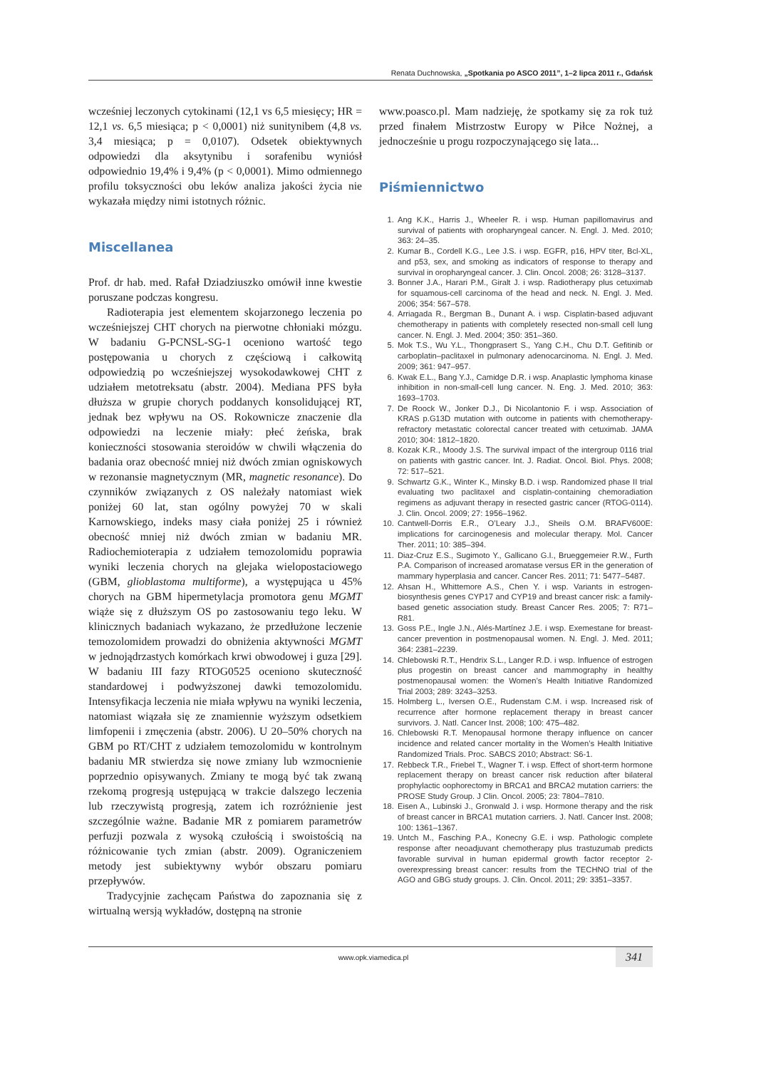Renata Duchnowska, „Spotkania po ASCO 2011”, 1–2 lipca 2011 r., Gdańsk
wcześniej leczonych cytokinami (12,1 vs 6,5 miesięcy; HR = 12,1 vs. 6,5 miesiąca; p < 0,0001) niż sunitynibem (4,8 vs. 3,4 miesiąca; p = 0,0107). Odsetek obiektywnych odpowiedzi dla aksytynibu i sorafenibu wyniósł odpowiednio 19,4% i 9,4% (p < 0,0001). Mimo odmiennego profilu toksyczności obu leków analiza jakości życia nie wykazała między nimi istotnych różnic.
Miscellanea
Prof. dr hab. med. Rafał Dziadziuszko omówił inne kwestie poruszane podczas kongresu.
Radioterapia jest elementem skojarzonego leczenia po wcześniejszej CHT chorych na pierwotne chłoniaki mózgu. W badaniu G-PCNSL-SG-1 oceniono wartość tego postępowania u chorych z częściową i całkowitą odpowiedzią po wcześniejszej wysokodawkowej CHT z udziałem metotreksatu (abstr. 2004). Mediana PFS była dłuższa w grupie chorych poddanych konsolidującej RT, jednak bez wpływu na OS. Rokownicze znaczenie dla odpowiedzi na leczenie miały: płeć żeńska, brak konieczności stosowania steroidów w chwili włączenia do badania oraz obecność mniej niż dwóch zmian ogniskowych w rezonansie magnetycznym (MR, magnetic resonance). Do czynników związanych z OS należały natomiast wiek poniżej 60 lat, stan ogólny powyżej 70 w skali Karnowskiego, indeks masy ciała poniżej 25 i również obecność mniej niż dwóch zmian w badaniu MR. Radiochemioterapia z udziałem temozolomidu poprawia wyniki leczenia chorych na glejaka wielopostaciowego (GBM, glioblastoma multiforme), a występująca u 45% chorych na GBM hipermetylacja promotora genu MGMT wiąże się z dłuższym OS po zastosowaniu tego leku. W klinicznych badaniach wykazano, że przedłużone leczenie temozolomidem prowadzi do obniżenia aktywności MGMT w jednojądrzastych komórkach krwi obwodowej i guza [29]. W badaniu III fazy RTOG0525 oceniono skuteczność standardowej i podwyższonej dawki temozolomidu. Intensyfikacja leczenia nie miała wpływu na wyniki leczenia, natomiast wiązała się ze znamiennie wyższym odsetkiem limfopenii i zmęczenia (abstr. 2006). U 20–50% chorych na GBM po RT/CHT z udziałem temozolomidu w kontrolnym badaniu MR stwierdza się nowe zmiany lub wzmocnienie poprzednio opisywanych. Zmiany te mogą być tak zwaną rzekomą progresją ustępującą w trakcie dalszego leczenia lub rzeczywistą progresją, zatem ich rozróżnienie jest szczególnie ważne. Badanie MR z pomiarem parametrów perfuzji pozwala z wysoką czułością i swoistością na różnicowanie tych zmian (abstr. 2009). Ograniczeniem metody jest subiektywny wybór obszaru pomiaru przepływów.
Tradycyjnie zachęcam Państwa do zapoznania się z wirtualną wersją wykładów, dostępną na stronie
www.poasco.pl. Mam nadzieję, że spotkamy się za rok tuż przed finałem Mistrzostw Europy w Piłce Nożnej, a jednocześnie u progu rozpoczynającego się lata...
Piśmiennictwo
1. Ang K.K., Harris J., Wheeler R. i wsp. Human papillomavirus and survival of patients with oropharyngeal cancer. N. Engl. J. Med. 2010; 363: 24–35.
2. Kumar B., Cordell K.G., Lee J.S. i wsp. EGFR, p16, HPV titer, Bcl-XL, and p53, sex, and smoking as indicators of response to therapy and survival in oropharyngeal cancer. J. Clin. Oncol. 2008; 26: 3128–3137.
3. Bonner J.A., Harari P.M., Giralt J. i wsp. Radiotherapy plus cetuximab for squamous-cell carcinoma of the head and neck. N. Engl. J. Med. 2006; 354: 567–578.
4. Arriagada R., Bergman B., Dunant A. i wsp. Cisplatin-based adjuvant chemotherapy in patients with completely resected non-small cell lung cancer. N. Engl. J. Med. 2004; 350: 351–360.
5. Mok T.S., Wu Y.L., Thongprasert S., Yang C.H., Chu D.T. Gefitinib or carboplatin–paclitaxel in pulmonary adenocarcinoma. N. Engl. J. Med. 2009; 361: 947–957.
6. Kwak E.L., Bang Y.J., Camidge D.R. i wsp. Anaplastic lymphoma kinase inhibition in non-small-cell lung cancer. N. Eng. J. Med. 2010; 363: 1693–1703.
7. De Roock W., Jonker D.J., Di Nicolantonio F. i wsp. Association of KRAS p.G13D mutation with outcome in patients with chemotherapy-refractory metastatic colorectal cancer treated with cetuximab. JAMA 2010; 304: 1812–1820.
8. Kozak K.R., Moody J.S. The survival impact of the intergroup 0116 trial on patients with gastric cancer. Int. J. Radiat. Oncol. Biol. Phys. 2008; 72: 517–521.
9. Schwartz G.K., Winter K., Minsky B.D. i wsp. Randomized phase II trial evaluating two paclitaxel and cisplatin-containing chemoradiation regimens as adjuvant therapy in resected gastric cancer (RTOG-0114). J. Clin. Oncol. 2009; 27: 1956–1962.
10. Cantwell-Dorris E.R., O’Leary J.J., Sheils O.M. BRAFV600E: implications for carcinogenesis and molecular therapy. Mol. Cancer Ther. 2011; 10: 385–394.
11. Diaz-Cruz E.S., Sugimoto Y., Gallicano G.I., Brueggemeier R.W., Furth P.A. Comparison of increased aromatase versus ER in the generation of mammary hyperplasia and cancer. Cancer Res. 2011; 71: 5477–5487.
12. Ahsan H., Whittemore A.S., Chen Y. i wsp. Variants in estrogen-biosynthesis genes CYP17 and CYP19 and breast cancer risk: a family-based genetic association study. Breast Cancer Res. 2005; 7: R71–R81.
13. Goss P.E., Ingle J.N., Alés-Martínez J.E. i wsp. Exemestane for breast-cancer prevention in postmenopausal women. N. Engl. J. Med. 2011; 364: 2381–2239.
14. Chlebowski R.T., Hendrix S.L., Langer R.D. i wsp. Influence of estrogen plus progestin on breast cancer and mammography in healthy postmenopausal women: the Women’s Health Initiative Randomized Trial 2003; 289: 3243–3253.
15. Holmberg L., Iversen O.E., Rudenstam C.M. i wsp. Increased risk of recurrence after hormone replacement therapy in breast cancer survivors. J. Natl. Cancer Inst. 2008; 100: 475–482.
16. Chlebowski R.T. Menopausal hormone therapy influence on cancer incidence and related cancer mortality in the Women’s Health Initiative Randomized Trials. Proc. SABCS 2010; Abstract: S6-1.
17. Rebbeck T.R., Friebel T., Wagner T. i wsp. Effect of short-term hormone replacement therapy on breast cancer risk reduction after bilateral prophylactic oophorectomy in BRCA1 and BRCA2 mutation carriers: the PROSE Study Group. J Clin. Oncol. 2005; 23: 7804–7810.
18. Eisen A., Lubinski J., Gronwald J. i wsp. Hormone therapy and the risk of breast cancer in BRCA1 mutation carriers. J. Natl. Cancer Inst. 2008; 100: 1361–1367.
19. Untch M., Fasching P.A., Konecny G.E. i wsp. Pathologic complete response after neoadjuvant chemotherapy plus trastuzumab predicts favorable survival in human epidermal growth factor receptor 2-overexpressing breast cancer: results from the TECHNO trial of the AGO and GBG study groups. J. Clin. Oncol. 2011; 29: 3351–3357.
www.opk.viamedica.pl 341